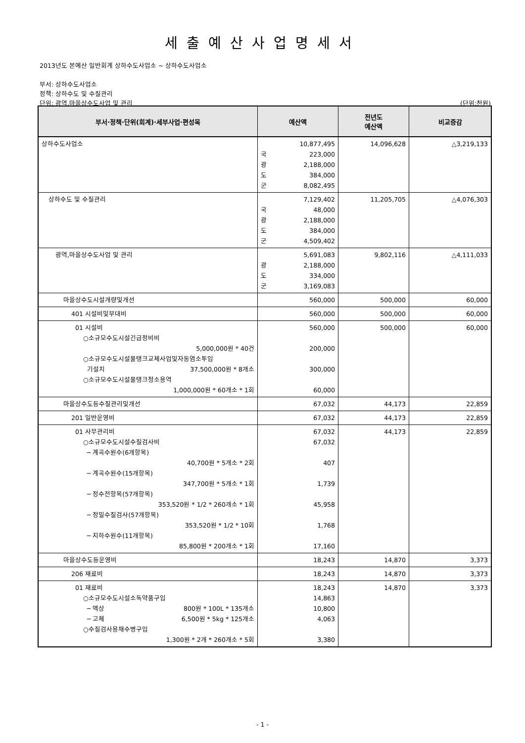세출예산사업명세서
2013년도 본예산 일반회계 상하수도사업소 ~ 상하수도사업소
부서: 상하수도사업소
정책: 상하수도 및 수질관리
단위: 광역,마을상수도사업 및 관리 (단위:천원)
| 부서·정책·단위(회계)·세부사업·편성목 | 예산액 | 전년도 예산액 | 비교증감 |
| --- | --- | --- | --- |
| 상하수도사업소 | 10,877,495 국 223,000 광 2,188,000 도 384,000 군 8,082,495 | 14,096,628 | △3,219,133 |
| 상하수도 및 수질관리 | 7,129,402 국 48,000 광 2,188,000 도 384,000 군 4,509,402 | 11,205,705 | △4,076,303 |
| 광역,마을상수도사업 및 관리 | 5,691,083 광 2,188,000 도 334,000 군 3,169,083 | 9,802,116 | △4,111,033 |
| 마을상수도시설개량및개선 | 560,000 | 500,000 | 60,000 |
| 401 시설비및부대비 | 560,000 | 500,000 | 60,000 |
| 01 시설비 ○소규모수도시설긴급정비비 5,000,000원 * 40건 ○소규모수도시설물탱크교체사업및자동염소투입 기설치 37,500,000원 * 8개소 ○소규모수도시설물탱크청소용역 1,000,000원 * 60개소 * 1회 | 560,000 200,000 300,000 60,000 | 500,000 | 60,000 |
| 마을상수도등수질관리및개선 | 67,032 | 44,173 | 22,859 |
| 201 일반운영비 | 67,032 | 44,173 | 22,859 |
| 01 사무관리비 ○소규모수도시설수질검사비 ─ 계곡수원수(6개항목) 40,700원 * 5개소 * 2회 ─ 계곡수원수(15개항목) 347,700원 * 5개소 * 1회 ─ 정수전항목(57개항목) 353,520원 * 1/2 * 260개소 * 1회 ─ 정밀수질검사(57개항목) 353,520원 * 1/2 * 10회 ─ 지하수원수(11개항목) 85,800원 * 200개소 * 1회 | 67,032 67,032 407 1,739 45,958 1,768 17,160 | 44,173 | 22,859 |
| 마을상수도등운영비 | 18,243 | 14,870 | 3,373 |
| 206 재료비 | 18,243 | 14,870 | 3,373 |
| 01 재료비 ○소규모수도시설소독약품구입 ─ 액상 800원 * 100L * 135개소 ─ 고체 6,500원 * 5kg * 125개소 ○수질검사용채수병구입 1,300원 * 2개 * 260개소 * 5회 | 18,243 14,863 10,800 4,063 3,380 | 14,870 | 3,373 |
- 1 -